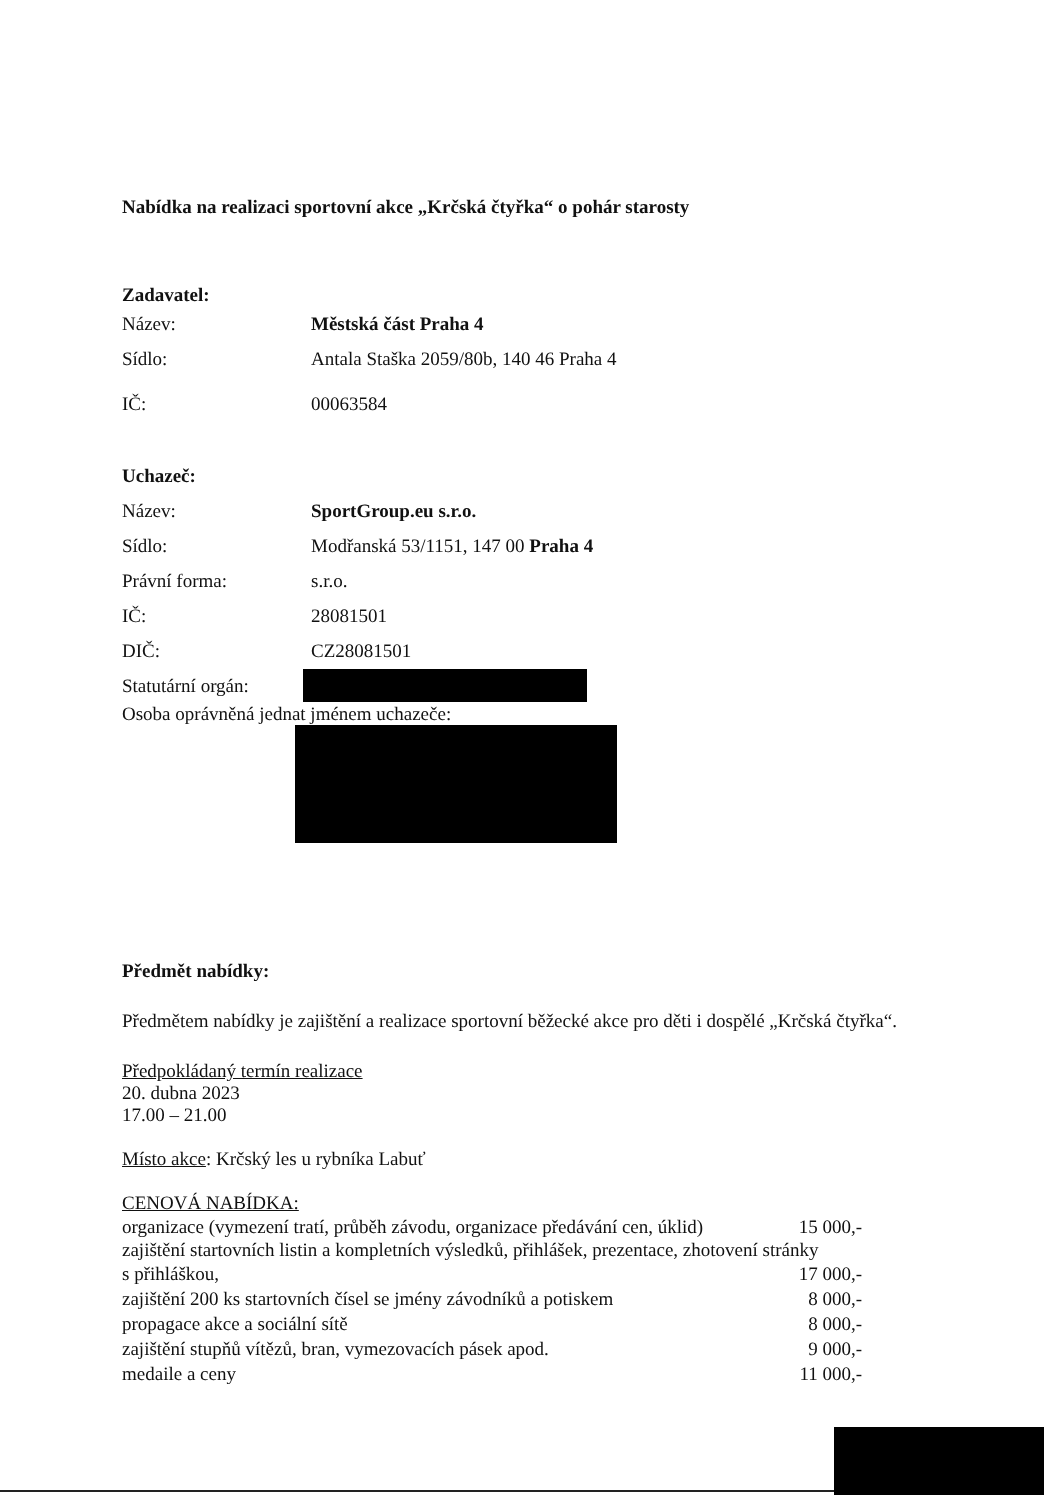Nabídka na realizaci sportovní akce „Krčská čtyřka“ o pohár starosty
Zadavatel:
Název: Městská část Praha 4
Sídlo: Antala Staška 2059/80b, 140 46 Praha 4
IČ: 00063584
Uchazeč:
Název: SportGroup.eu s.r.o.
Sídlo: Modřanská 53/1151, 147 00 Praha 4
Právní forma: s.r.o.
IČ: 28081501
DIČ: CZ28081501
Statutární orgán:
Osoba oprávněná jednat jménem uchazeče:
Předmět nabídky:
Předmětem nabídky je zajištění a realizace sportovní běžecké akce pro děti i dospělé „Krčská čtyřka“.
Předpokládaný termín realizace
20. dubna 2023
17.00 – 21.00
Místo akce: Krčský les u rybníka Labuť
CENOVÁ NABÍDKA:
organizace (vymezení tratí, průběh závodu, organizace předávání cen, úklid) 15 000,-
zajištění startovních listin a kompletních výsledků, přihlášek, prezentace, zhotovení stránky
s přihláškou, 17 000,-
zajištění 200 ks startovních čísel se jmény závodníků a potiskem 8 000,-
propagace akce a sociální sítě 8 000,-
zajištění stupňů vítězů, bran, vymezovacích pásek apod. 9 000,-
medaile a ceny 11 000,-